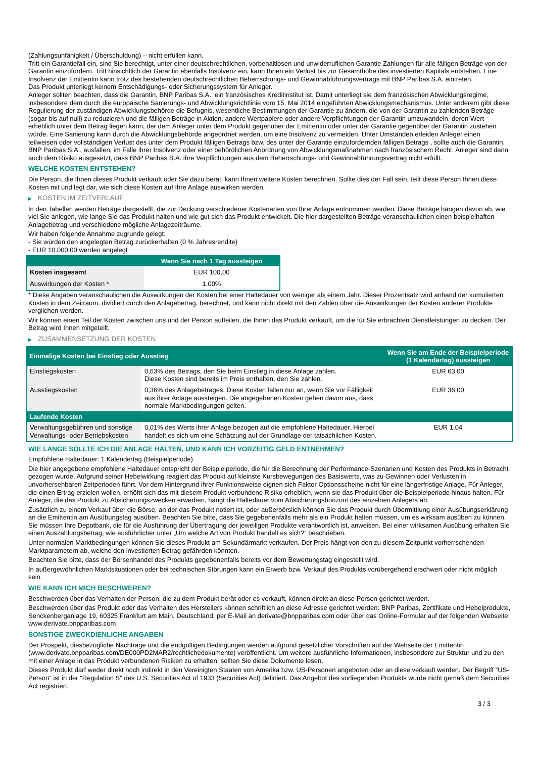(Zahlungsunfähigkeit / Überschuldung) – nicht erfüllen kann.
Tritt ein Garantiefall ein, sind Sie berechtigt, unter einer deutschrechtlichen, vorbehaltlosen und unwiderruflichen Garantie Zahlungen für alle fälligen Beträge von der Garantin einzufordern. Tritt hinsichtlich der Garantin ebenfalls Insolvenz ein, kann Ihnen ein Verlust bis zur Gesamthöhe des investierten Kapitals entstehen. Eine Insolvenz der Emittentin kann trotz des bestehenden deutschrechtlichen Beherrschungs- und Gewinnabführungsvertrags mit BNP Paribas S.A. eintreten.
Das Produkt unterliegt keinem Entschädigungs- oder Sicherungssystem für Anleger.
Anleger sollten beachten, dass die Garantin, BNP Paribas S.A., ein französisches Kreditinstitut ist. Damit unterliegt sie dem französischen Abwicklungsregime, insbesondere dem durch die europäische Sanierungs- und Abwicklungsrichtlinie vom 15. Mai 2014 eingeführten Abwicklungsmechanismus. Unter anderem gibt diese Regulierung der zuständigen Abwicklungsbehörde die Befugnis, wesentliche Bestimmungen der Garantie zu ändern, die von der Garantin zu zahlenden Beträge (sogar bis auf null) zu reduzieren und die fälligen Beträge in Aktien, andere Wertpapiere oder andere Verpflichtungen der Garantin umzuwandeln, deren Wert erheblich unter dem Betrag liegen kann, der dem Anleger unter dem Produkt gegenüber der Emittentin oder unter der Garantie gegenüber der Garantin zustehen würde. Eine Sanierung kann durch die Abwicklungsbehörde angeordnet werden, um eine Insolvenz zu vermeiden. Unter Umständen erleiden Anleger einen teilweisen oder vollständigen Verlust des unter dem Produkt fälligen Betrags bzw. des unter der Garantie einzufordernden fälligen Betrags , sollte auch die Garantin, BNP Paribas S.A., ausfallen, im Falle ihrer Insolvenz oder einer behördlichen Anordnung von Abwicklungsmaßnahmen nach französischem Recht. Anleger sind dann auch dem Risiko ausgesetzt, dass BNP Paribas S.A. ihre Verpflichtungen aus dem Beherrschungs- und Gewinnabführungsvertrag nicht erfüllt.
WELCHE KOSTEN ENTSTEHEN?
Die Person, die Ihnen dieses Produkt verkauft oder Sie dazu berät, kann Ihnen weitere Kosten berechnen. Sollte dies der Fall sein, teilt diese Person Ihnen diese Kosten mit und legt dar, wie sich diese Kosten auf Ihre Anlage auswirken werden.
▶ KOSTEN IM ZEITVERLAUF
In den Tabellen werden Beträge dargestellt, die zur Deckung verschiedener Kostenarten von Ihrer Anlage entnommen werden. Diese Beträge hängen davon ab, wie viel Sie anlegen, wie lange Sie das Produkt halten und wie gut sich das Produkt entwickelt. Die hier dargestellten Beträge veranschaulichen einen beispielhaften Anlagebetrag und verschiedene mögliche Anlagezeiträume.
Wir haben folgende Annahme zugrunde gelegt:
- Sie würden den angelegten Betrag zurückerhalten (0 % Jahresrendite)
- EUR 10.000,00 werden angelegt
| | Wenn Sie nach 1 Tag aussteigen |
| --- | --- |
| Kosten insgesamt | EUR 100,00 |
| Auswirkungen der Kosten * | 1,00% |
* Diese Angaben veranschaulichen die Auswirkungen der Kosten bei einer Haltedauer von weniger als einem Jahr. Dieser Prozentsatz wird anhand der kumulierten Kosten in dem Zeitraum, dividiert durch den Anlagebetrag, berechnet, und kann nicht direkt mit den Zahlen über die Auswirkungen der Kosten anderer Produkte verglichen werden.
Wir können einen Teil der Kosten zwischen uns und der Person aufteilen, die Ihnen das Produkt verkauft, um die für Sie erbrachten Dienstleistungen zu decken. Der Betrag wird Ihnen mitgeteilt.
▶ ZUSAMMENSETZUNG DER KOSTEN
| Einmalige Kosten bei Einstieg oder Ausstieg | | Wenn Sie am Ende der Beispielperiode (1 Kalendertag) aussteigen |
| --- | --- | --- |
| Einstiegskosten | 0,63% des Betrags, den Sie beim Einstieg in diese Anlage zahlen. Diese Kosten sind bereits im Preis enthalten, den Sie zahlen. | EUR 63,00 |
| Ausstiegskosten | 0,36% des Anlagebetrages. Diese Kosten fallen nur an, wenn Sie vor Fälligkeit aus ihrer Anlage aussteigen. Die angegebenen Kosten gehen davon aus, dass normale Marktbedingungen gelten. | EUR 36,00 |
| Laufende Kosten | | |
| Verwaltungsgebühren und sonstige Verwaltungs- oder Betriebskosten | 0,01% des Werts ihrer Anlage bezogen auf die empfohlene Haltedauer. Hierbei handelt es sich um eine Schätzung auf der Grundlage der tatsächlichen Kosten. | EUR 1,04 |
WIE LANGE SOLLTE ICH DIE ANLAGE HALTEN, UND KANN ICH VORZEITIG GELD ENTNEHMEN?
Empfohlene Haltedauer: 1 Kalendertag (Beispielperiode)
Die hier angegebene empfohlene Haltedauer entspricht der Beispielperiode, die für die Berechnung der Performance-Szenarien und Kosten des Produkts in Betracht gezogen wurde. Aufgrund seiner Hebelwirkung reagiert das Produkt auf kleinste Kursbewegungen des Basiswerts, was zu Gewinnen oder Verlusten in unvorhersehbaren Zeitperioden führt. Vor dem Hintergrund ihrer Funktionsweise eignen sich Faktor Optionsscheine nicht für eine längerfristige Anlage. Für Anleger, die einen Ertrag erzielen wollen, erhöht sich das mit diesem Produkt verbundene Risiko erheblich, wenn sie das Produkt über die Beispielperiode hinaus halten. Für Anleger, die das Produkt zu Absicherungszwecken erwerben, hängt die Haltedauer vom Absicherungshorizont des einzelnen Anlegers ab.
Zusätzlich zu einem Verkauf über die Börse, an der das Produkt notiert ist, oder außerbörslich können Sie das Produkt durch Übermittlung einer Ausübungserklärung an die Emittentin am Ausübungstag ausüben. Beachten Sie bitte, dass Sie gegebenenfalls mehr als ein Produkt halten müssen, um es wirksam ausüben zu können. Sie müssen Ihre Depotbank, die für die Ausführung der Übertragung der jeweiligen Produkte verantwortlich ist, anweisen. Bei einer wirksamen Ausübung erhalten Sie einen Auszahlungsbetrag, wie ausführlicher unter „Um welche Art von Produkt handelt es sich?“ beschrieben.
Unter normalen Marktbedingungen können Sie dieses Produkt am Sekundärmarkt verkaufen. Der Preis hängt von den zu diesem Zeitpunkt vorherrschenden Marktparametern ab, welche den investierten Betrag gefährden könnten.
Beachten Sie bitte, dass der Börsenhandel des Produkts gegebenenfalls bereits vor dem Bewertungstag eingestellt wird.
In außergewöhnlichen Marktsituationen oder bei technischen Störungen kann ein Erwerb bzw. Verkauf des Produkts vorübergehend erschwert oder nicht möglich sein.
WIE KANN ICH MICH BESCHWEREN?
Beschwerden über das Verhalten der Person, die zu dem Produkt berät oder es verkauft, können direkt an diese Person gerichtet werden.
Beschwerden über das Produkt oder das Verhalten des Herstellers können schriftlich an diese Adresse gerichtet werden: BNP Paribas, Zertifikate und Hebelprodukte, Senckenberganlage 19, 60325 Frankfurt am Main, Deutschland, per E-Mail an derivate@bnpparibas.com oder über das Online-Formular auf der folgenden Webseite: www.derivate.bnpparibas.com.
SONSTIGE ZWECKDIENLICHE ANGABEN
Der Prospekt, diesbezügliche Nachträge und die endgültigen Bedingungen werden aufgrund gesetzlicher Vorschriften auf der Webseite der Emittentin (www.derivate.bnpparibas.com/DE000PD2MAR2/rechtlichedokumente) veröffentlicht. Um weitere ausführliche Informationen, insbesondere zur Struktur und zu den mit einer Anlage in das Produkt verbundenen Risiken zu erhalten, sollten Sie diese Dokumente lesen.
Dieses Produkt darf weder direkt noch indirekt in den Vereinigten Staaten von Amerika bzw. US-Personen angeboten oder an diese verkauft werden. Der Begriff "US-Person" ist in der "Regulation S" des U.S. Securities Act of 1933 (Securities Act) definiert. Das Angebot des vorliegenden Produkts wurde nicht gemäß dem Securities Act registriert.
3 / 3